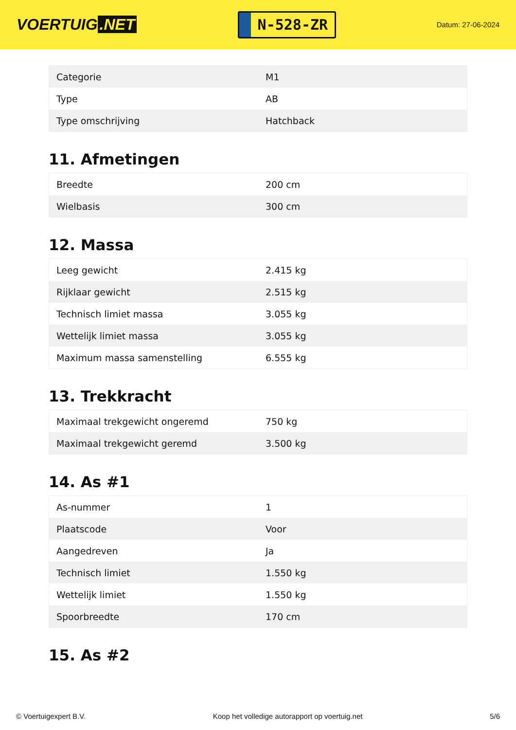VOERTUIG.NET
N-528-ZR
Datum: 27-06-2024
| Categorie | M1 |
| Type | AB |
| Type omschrijving | Hatchback |
11. Afmetingen
| Breedte | 200 cm |
| Wielbasis | 300 cm |
12. Massa
| Leeg gewicht | 2.415 kg |
| Rijklaar gewicht | 2.515 kg |
| Technisch limiet massa | 3.055 kg |
| Wettelijk limiet massa | 3.055 kg |
| Maximum massa samenstelling | 6.555 kg |
13. Trekkracht
| Maximaal trekgewicht ongeremd | 750 kg |
| Maximaal trekgewicht geremd | 3.500 kg |
14. As #1
| As-nummer | 1 |
| Plaatscode | Voor |
| Aangedreven | Ja |
| Technisch limiet | 1.550 kg |
| Wettelijk limiet | 1.550 kg |
| Spoorbreedte | 170 cm |
15. As #2
© Voertuigexpert B.V. Koop het volledige autorapport op voertuig.net 5/6